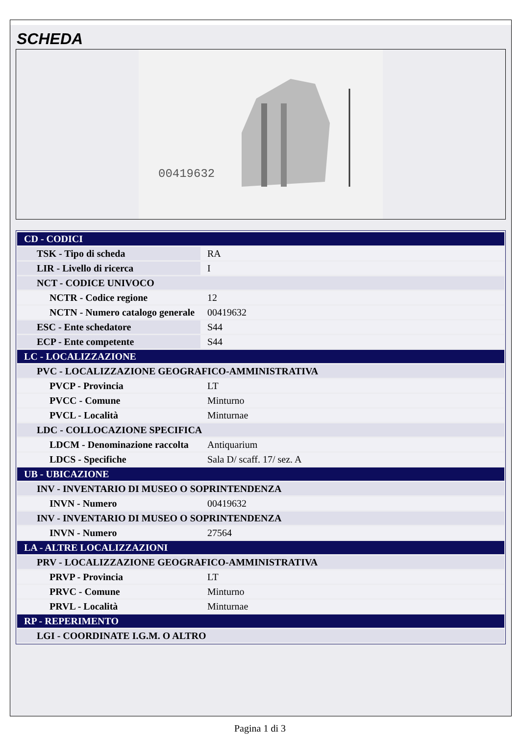SCHEDA
00419632
| CD - CODICI | |
| TSK - Tipo di scheda | RA |
| LIR - Livello di ricerca | I |
| NCT - CODICE UNIVOCO | |
| NCTR - Codice regione | 12 |
| NCTN - Numero catalogo generale | 00419632 |
| ESC - Ente schedatore | S44 |
| ECP - Ente competente | S44 |
| LC - LOCALIZZAZIONE | |
| PVC - LOCALIZZAZIONE GEOGRAFICO-AMMINISTRATIVA | |
| PVCP - Provincia | LT |
| PVCC - Comune | Minturno |
| PVCL - Località | Minturnae |
| LDC - COLLOCAZIONE SPECIFICA | |
| LDCM - Denominazione raccolta | Antiquarium |
| LDCS - Specifiche | Sala D/ scaff. 17/ sez. A |
| UB - UBICAZIONE | |
| INV - INVENTARIO DI MUSEO O SOPRINTENDENZA | |
| INVN - Numero | 00419632 |
| INV - INVENTARIO DI MUSEO O SOPRINTENDENZA | |
| INVN - Numero | 27564 |
| LA - ALTRE LOCALIZZAZIONI | |
| PRV - LOCALIZZAZIONE GEOGRAFICO-AMMINISTRATIVA | |
| PRVP - Provincia | LT |
| PRVC - Comune | Minturno |
| PRVL - Località | Minturnae |
| RP - REPERIMENTO | |
| LGI - COORDINATE I.G.M. O ALTRO | |
Pagina 1 di 3